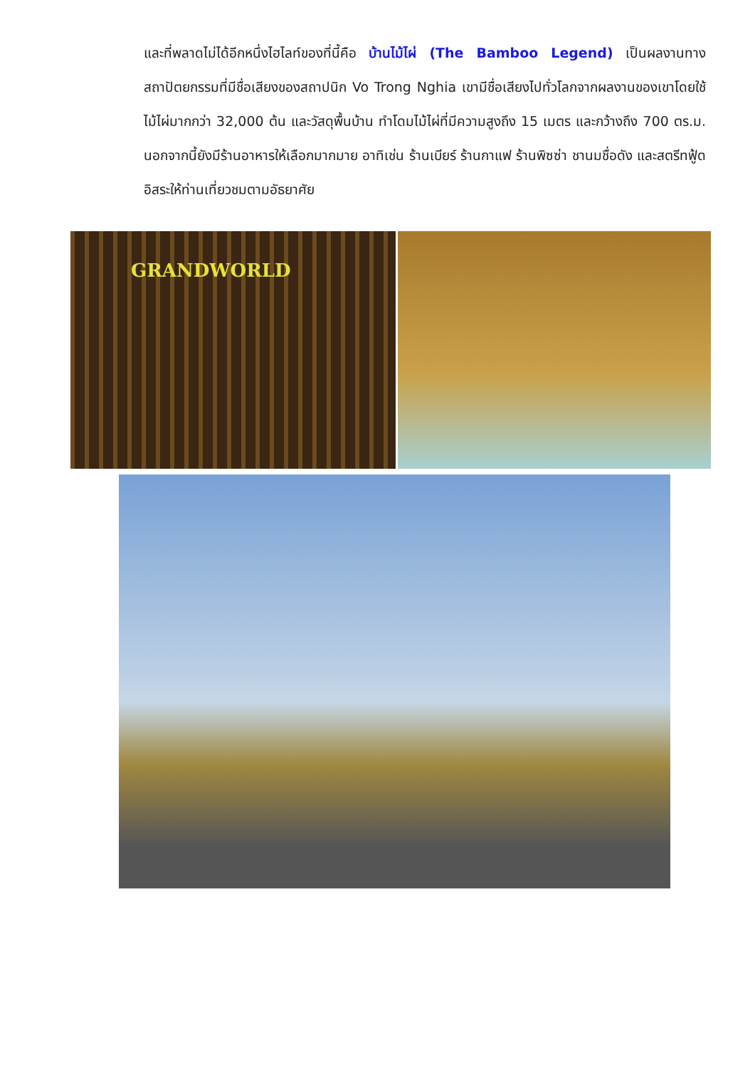และที่พลาดไม่ได้อีกหนึ่งไฮไลท์ของที่นี้คือ บ้านไม้ไผ่ (The Bamboo Legend) เป็นผลงานทางสถาปัตยกรรมที่มีชื่อเสียงของสถาปนิก Vo Trong Nghia เขามีชื่อเสียงไปทั่วโลกจากผลงานของเขาโดยใช้ไม้ไผ่มากกว่า 32,000 ต้น และวัสดุพื้นบ้าน ทำโดมไม้ไผ่ที่มีความสูงถึง 15 เมตร และกว้างถึง 700 ตร.ม. นอกจากนี้ยังมีร้านอาหารให้เลือกมากมาย อาทิเช่น ร้านเบียร์ ร้านกาแฟ ร้านพิซซ่า ชานมชื่อดัง และสตรีทฟู้ด อิสระให้ท่านเที่ยวชมตามอัธยาศัย
GRANDWORLD